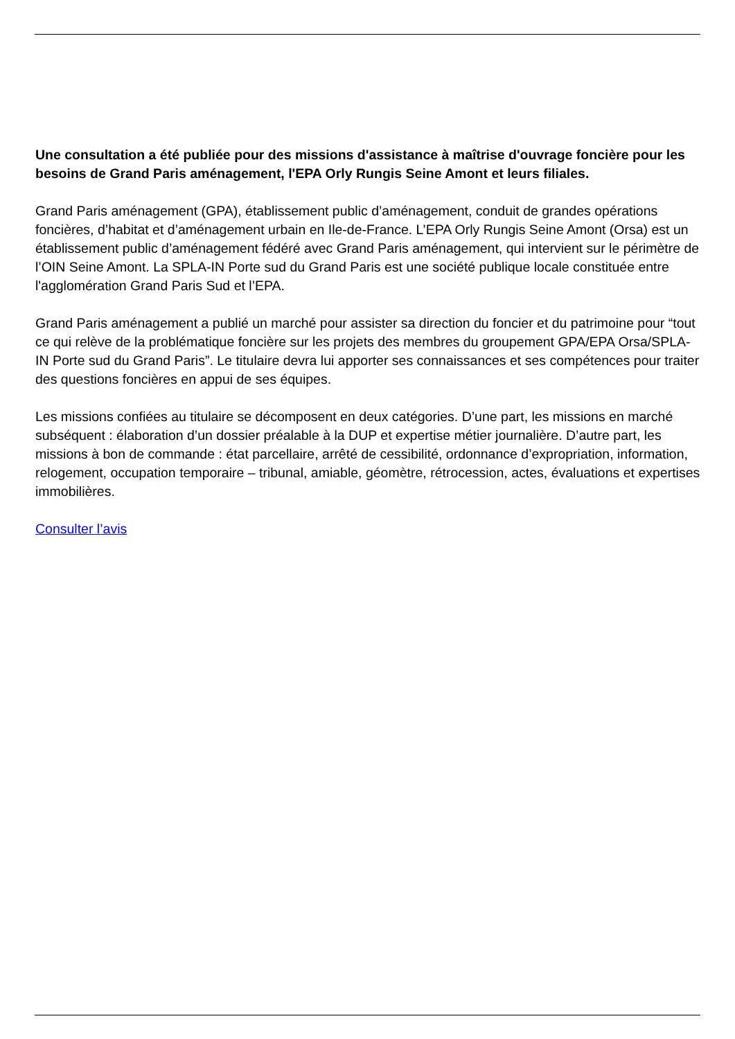Une consultation a été publiée pour des missions d'assistance à maîtrise d'ouvrage foncière pour les besoins de Grand Paris aménagement, l'EPA Orly Rungis Seine Amont et leurs filiales.
Grand Paris aménagement (GPA), établissement public d’aménagement, conduit de grandes opérations foncières, d’habitat et d’aménagement urbain en Ile-de-France. L’EPA Orly Rungis Seine Amont (Orsa) est un établissement public d’aménagement fédéré avec Grand Paris aménagement, qui intervient sur le périmètre de l’OIN Seine Amont. La SPLA-IN Porte sud du Grand Paris est une société publique locale constituée entre l'agglomération Grand Paris Sud et l’EPA.
Grand Paris aménagement a publié un marché pour assister sa direction du foncier et du patrimoine pour “tout ce qui relève de la problématique foncière sur les projets des membres du groupement GPA/EPA Orsa/SPLA-IN Porte sud du Grand Paris”. Le titulaire devra lui apporter ses connaissances et ses compétences pour traiter des questions foncières en appui de ses équipes.
Les missions confiées au titulaire se décomposent en deux catégories. D’une part, les missions en marché subséquent : élaboration d’un dossier préalable à la DUP et expertise métier journalière. D’autre part, les missions à bon de commande : état parcellaire, arrêté de cessibilité, ordonnance d’expropriation, information, relogement, occupation temporaire – tribunal, amiable, géomètre, rétrocession, actes, évaluations et expertises immobilières.
Consulter l’avis